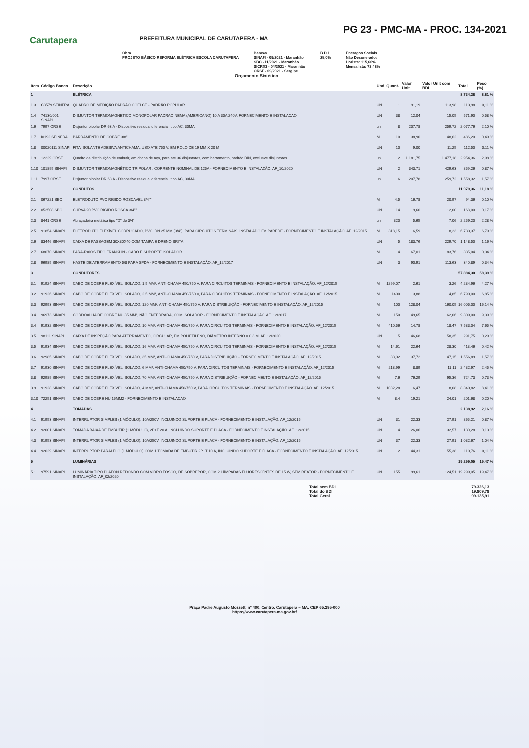PG 23 - PMC-MA - PROC. 134-2021
Carutapera
PREFEITURA MUNICIPAL DE CARUTAPERA - MA
Obra
PROJETO BÁSICO REFORMA ELÉTRICA ESCOLA CARUTAPERA
Bancos
SINAPI - 09/2021 - Maranhão
SBC - 11/2021 - Maranhão
SICRO3 - 04/2021 - Maranhão
ORSE - 09/2021 - Sergipe
B.D.I.
25,0%
Encargos Sociais
Não Desonerado:
Horista: 115,66%
Mensalista: 73,48%
Orçamento Sintético
| Item | Código Banco | Descrição | Und | Quant. | Valor Unit | Valor Unit com BDI | Total | Peso (%) |
| --- | --- | --- | --- | --- | --- | --- | --- | --- |
| 1 | | ELÉTRICA | | | | | 8.734,28 | 8,81 % |
| 1.3 | C3579 SEINFRA | QUADRO DE MEDIÇÃO PADRÃO COELCE - PADRÃO POPULAR | UN | 1 | 91,19 | 113,98 | 113,98 | 0,11 % |
| 1.4 | 74130/001 SINAPI | DISJUNTOR TERMOMAGNETICO MONOPOLAR PADRAO NEMA (AMERICANO) 10 A 30A 240V, FORNECIMENTO E INSTALACAO | UN | 38 | 12,04 | 15,05 | 571,90 | 0,58 % |
| 1.6 | 7997 ORSE | Disjuntor bipolar DR 63 A - Dispositivo residual diferencial, tipo AC, 30MA | un | 8 | 207,78 | 259,72 | 2.077,76 | 2,10 % |
| 1.7 | I0192 SEINFRA | BARRAMENTO DE COBRE 3/8" | M | 10 | 38,90 | 48,62 | 486,20 | 0,49 % |
| 1.8 | 00020111 SINAPI | FITA ISOLANTE ADESIVA ANTICHAMA, USO ATE 750 V, EM ROLO DE 19 MM X 20 M | UN | 10 | 9,00 | 11,25 | 112,50 | 0,11 % |
| 1.9 | 12229 ORSE | Quadro de distribuição de embutir, em chapa de aço, para até 36 disjuntores, com barramento, padrão DIN, exclusive disjuntores | un | 2 | 1.181,75 | 1.477,18 | 2.954,36 | 2,98 % |
| 1.10 | 101895 SINAPI | DISJUNTOR TERMOMAGNÉTICO TRIPOLAR , CORRENTE NOMINAL DE 125A - FORNECIMENTO E INSTALAÇÃO. AF_10/2020 | UN | 2 | 343,71 | 429,63 | 859,26 | 0,87 % |
| 1.11 | 7997 ORSE | Disjuntor bipolar DR 63 A - Dispositivo residual diferencial, tipo AC, 30MA | un | 6 | 207,78 | 259,72 | 1.558,32 | 1,57 % |
| 2 | | CONDUTOS | | | | | 11.079,36 | 11,18 % |
| 2.1 | 067221 SBC | ELETRODUTO PVC RIGIDO ROSCAVEL 3/4"" | M | 4,5 | 16,78 | 20,97 | 94,36 | 0,10 % |
| 2.2 | 052508 SBC | CURVA 90 PVC RIGIDO ROSCA 3/4"" | UN | 14 | 9,60 | 12,00 | 168,00 | 0,17 % |
| 2.3 | 8441 ORSE | Abraçadeira metálica tipo "D" de 3/4" | un | 320 | 5,65 | 7,06 | 2.259,20 | 2,28 % |
| 2.5 | 91854 SINAPI | ELETRODUTO FLEXÍVEL CORRUGADO, PVC, DN 25 MM (3/4"), PARA CIRCUITOS TERMINAIS, INSTALADO EM PAREDE - FORNECIMENTO E INSTALAÇÃO. AF_12/2015 | M | 818,15 | 6,59 | 8,23 | 6.733,37 | 6,79 % |
| 2.6 | 83446 SINAPI | CAIXA DE PASSAGEM 30X30X40 COM TAMPA E DRENO BRITA | UN | 5 | 183,76 | 229,70 | 1.148,50 | 1,16 % |
| 2.7 | 68070 SINAPI | PARA-RAIOS TIPO FRANKLIN - CABO E SUPORTE ISOLADOR | M | 4 | 67,01 | 83,76 | 335,04 | 0,34 % |
| 2.8 | 96985 SINAPI | HASTE DE ATERRAMENTO 5/8 PARA SPDA - FORNECIMENTO E INSTALAÇÃO. AF_12/2017 | UN | 3 | 90,91 | 113,63 | 340,89 | 0,34 % |
| 3 | | CONDUTORES | | | | | 57.884,30 | 58,39 % |
| 3.1 | 91924 SINAPI | CABO DE COBRE FLEXÍVEL ISOLADO, 1,5 MM², ANTI-CHAMA 450/750 V, PARA CIRCUITOS TERMINAIS - FORNECIMENTO E INSTALAÇÃO. AF_12/2015 | M | 1299,07 | 2,61 | 3,26 | 4.234,96 | 4,27 % |
| 3.2 | 91926 SINAPI | CABO DE COBRE FLEXÍVEL ISOLADO, 2,5 MM², ANTI-CHAMA 450/750 V, PARA CIRCUITOS TERMINAIS - FORNECIMENTO E INSTALAÇÃO. AF_12/2015 | M | 1400 | 3,88 | 4,85 | 6.790,00 | 6,85 % |
| 3.3 | 92993 SINAPI | CABO DE COBRE FLEXÍVEL ISOLADO, 120 MM², ANTI-CHAMA 450/750 V, PARA DISTRIBUIÇÃO - FORNECIMENTO E INSTALAÇÃO. AF_12/2015 | M | 100 | 128,04 | 160,05 | 16.005,00 | 16,14 % |
| 3.4 | 96973 SINAPI | CORDOALHA DE COBRE NU 35 MM², NÃO ENTERRADA, COM ISOLADOR - FORNECIMENTO E INSTALAÇÃO. AF_12/2017 | M | 150 | 49,65 | 62,06 | 9.309,00 | 9,39 % |
| 3.4 | 91932 SINAPI | CABO DE COBRE FLEXÍVEL ISOLADO, 10 MM², ANTI-CHAMA 450/750 V, PARA CIRCUITOS TERMINAIS - FORNECIMENTO E INSTALAÇÃO. AF_12/2015 | M | 410,56 | 14,78 | 18,47 | 7.583,04 | 7,65 % |
| 3.5 | 98111 SINAPI | CAIXA DE INSPEÇÃO PARA ATERRAMENTO, CIRCULAR, EM POLIETILENO, DIÂMETRO INTERNO = 0,3 M. AF_12/2020 | UN | 5 | 46,68 | 58,35 | 291,75 | 0,29 % |
| 3.5 | 91934 SINAPI | CABO DE COBRE FLEXÍVEL ISOLADO, 16 MM², ANTI-CHAMA 450/750 V, PARA CIRCUITOS TERMINAIS - FORNECIMENTO E INSTALAÇÃO. AF_12/2015 | M | 14,61 | 22,64 | 28,30 | 413,46 | 0,42 % |
| 3.6 | 92985 SINAPI | CABO DE COBRE FLEXÍVEL ISOLADO, 35 MM², ANTI-CHAMA 450/750 V, PARA DISTRIBUIÇÃO - FORNECIMENTO E INSTALAÇÃO. AF_12/2015 | M | 33,02 | 37,72 | 47,15 | 1.556,89 | 1,57 % |
| 3.7 | 91930 SINAPI | CABO DE COBRE FLEXÍVEL ISOLADO, 6 MM², ANTI-CHAMA 450/750 V, PARA CIRCUITOS TERMINAIS - FORNECIMENTO E INSTALAÇÃO. AF_12/2015 | M | 218,99 | 8,89 | 11,11 | 2.432,97 | 2,45 % |
| 3.8 | 92989 SINAPI | CABO DE COBRE FLEXÍVEL ISOLADO, 70 MM², ANTI-CHAMA 450/750 V, PARA DISTRIBUIÇÃO - FORNECIMENTO E INSTALAÇÃO. AF_12/2015 | M | 7,6 | 76,29 | 95,36 | 724,73 | 0,73 % |
| 3.9 | 91928 SINAPI | CABO DE COBRE FLEXÍVEL ISOLADO, 4 MM², ANTI-CHAMA 450/750 V, PARA CIRCUITOS TERMINAIS - FORNECIMENTO E INSTALAÇÃO. AF_12/2015 | M | 1032,28 | 6,47 | 8,08 | 8.340,82 | 8,41 % |
| 3.10 | 72251 SINAPI | CABO DE COBRE NU 16MM2 - FORNECIMENTO E INSTALACAO | M | 8,4 | 19,21 | 24,01 | 201,68 | 0,20 % |
| 4 | | TOMADAS | | | | | 2.138,92 | 2,16 % |
| 4.1 | 91953 SINAPI | INTERRUPTOR SIMPLES (1 MÓDULO), 10A/250V, INCLUINDO SUPORTE E PLACA - FORNECIMENTO E INSTALAÇÃO. AF_12/2015 | UN | 31 | 22,33 | 27,91 | 865,21 | 0,87 % |
| 4.2 | 92001 SINAPI | TOMADA BAIXA DE EMBUTIR (1 MÓDULO), 2P+T 20 A, INCLUINDO SUPORTE E PLACA - FORNECIMENTO E INSTALAÇÃO. AF_12/2015 | UN | 4 | 26,06 | 32,57 | 130,28 | 0,13 % |
| 4.3 | 91953 SINAPI | INTERRUPTOR SIMPLES (1 MÓDULO), 10A/250V, INCLUINDO SUPORTE E PLACA - FORNECIMENTO E INSTALAÇÃO. AF_12/2015 | UN | 37 | 22,33 | 27,91 | 1.032,67 | 1,04 % |
| 4.4 | 92029 SINAPI | INTERRUPTOR PARALELO (1 MÓDULO) COM 1 TOMADA DE EMBUTIR 2P+T 10 A, INCLUINDO SUPORTE E PLACA - FORNECIMENTO E INSTALAÇÃO. AF_12/2015 | UN | 2 | 44,31 | 55,38 | 110,76 | 0,11 % |
| 5 | | LUMINÁRIAS | | | | | 19.299,05 | 19,47 % |
| 5.1 | 97591 SINAPI | LUMINÁRIA TIPO PLAFON REDONDO COM VIDRO FOSCO, DE SOBREPOR, COM 2 LÂMPADAS FLUORESCENTES DE 15 W, SEM REATOR - FORNECIMENTO E INSTALAÇÃO. AF_02/2020 | UN | 155 | 99,61 | 124,51 | 19.299,05 | 19,47 % |
Total sem BDI
Total do BDI
Total Geral
79.326,13
19.809,78
99.135,91
Praça Padre Augusto Mozzett, nº 400, Centro. Carutapera – MA. CEP 65.295-000
https://www.carutapera.ma.gov.br/